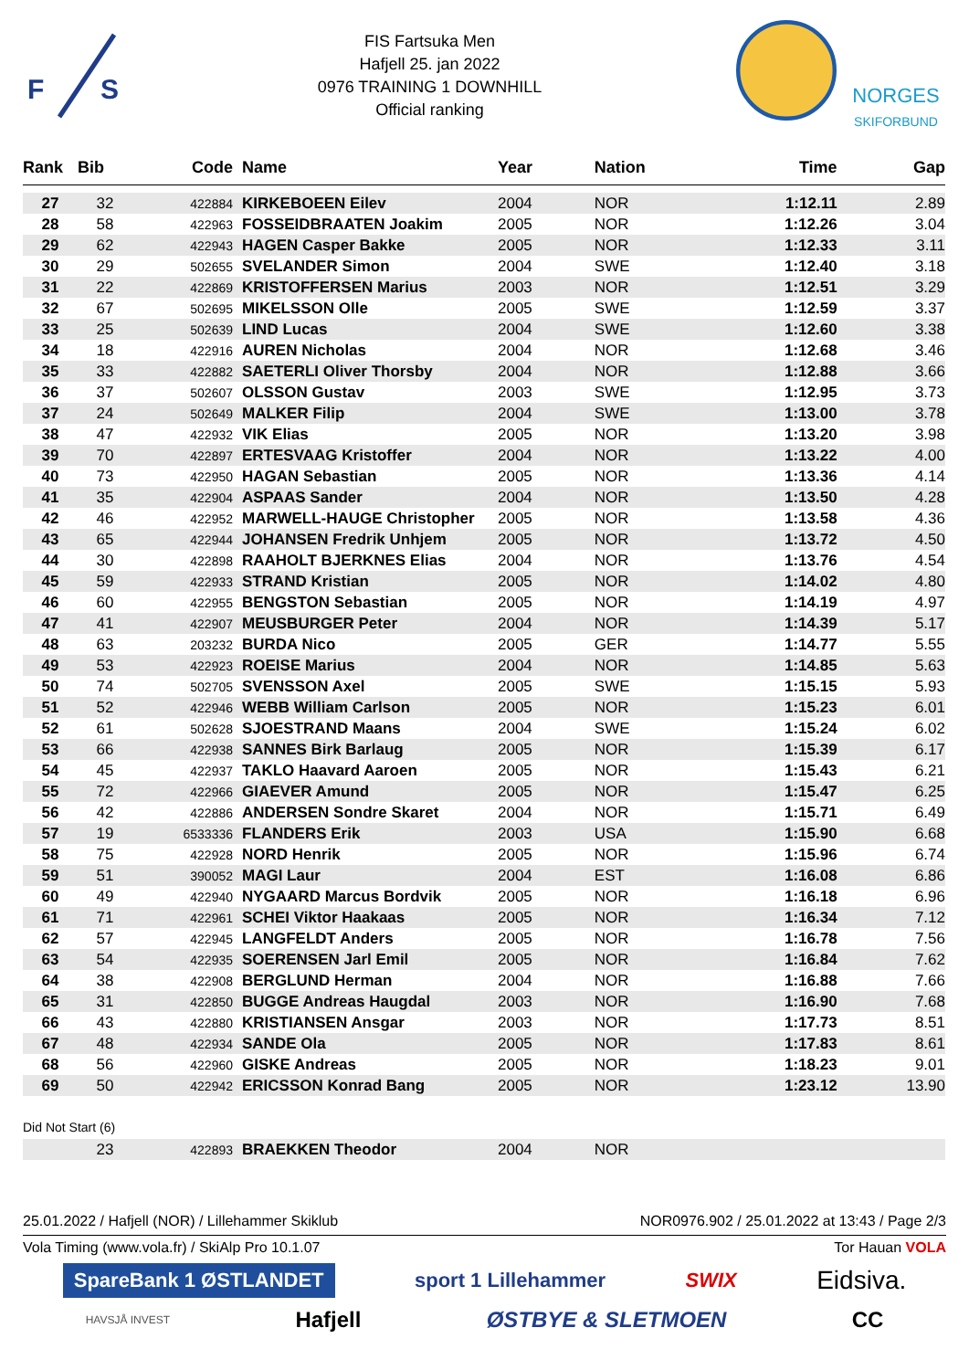F
S
FIS Fartsuka Men
Hafjell 25. jan 2022
0976 TRAINING 1 DOWNHILL
Official ranking
NORGES
SKIFORBUND
| Rank | Bib | Code | Name | Year | Nation | Time | Gap |
| --- | --- | --- | --- | --- | --- | --- | --- |
| 27 | 32 | 422884 | KIRKEBOEEN Eilev | 2004 | NOR | 1:12.11 | 2.89 |
| 28 | 58 | 422963 | FOSSEIDBRAATEN Joakim | 2005 | NOR | 1:12.26 | 3.04 |
| 29 | 62 | 422943 | HAGEN Casper Bakke | 2005 | NOR | 1:12.33 | 3.11 |
| 30 | 29 | 502655 | SVELANDER Simon | 2004 | SWE | 1:12.40 | 3.18 |
| 31 | 22 | 422869 | KRISTOFFERSEN Marius | 2003 | NOR | 1:12.51 | 3.29 |
| 32 | 67 | 502695 | MIKELSSON Olle | 2005 | SWE | 1:12.59 | 3.37 |
| 33 | 25 | 502639 | LIND Lucas | 2004 | SWE | 1:12.60 | 3.38 |
| 34 | 18 | 422916 | AUREN Nicholas | 2004 | NOR | 1:12.68 | 3.46 |
| 35 | 33 | 422882 | SAETERLI Oliver Thorsby | 2004 | NOR | 1:12.88 | 3.66 |
| 36 | 37 | 502607 | OLSSON Gustav | 2003 | SWE | 1:12.95 | 3.73 |
| 37 | 24 | 502649 | MALKER Filip | 2004 | SWE | 1:13.00 | 3.78 |
| 38 | 47 | 422932 | VIK Elias | 2005 | NOR | 1:13.20 | 3.98 |
| 39 | 70 | 422897 | ERTESVAAG Kristoffer | 2004 | NOR | 1:13.22 | 4.00 |
| 40 | 73 | 422950 | HAGAN Sebastian | 2005 | NOR | 1:13.36 | 4.14 |
| 41 | 35 | 422904 | ASPAAS Sander | 2004 | NOR | 1:13.50 | 4.28 |
| 42 | 46 | 422952 | MARWELL-HAUGE Christopher | 2005 | NOR | 1:13.58 | 4.36 |
| 43 | 65 | 422944 | JOHANSEN Fredrik Unhjem | 2005 | NOR | 1:13.72 | 4.50 |
| 44 | 30 | 422898 | RAAHOLT BJERKNES Elias | 2004 | NOR | 1:13.76 | 4.54 |
| 45 | 59 | 422933 | STRAND Kristian | 2005 | NOR | 1:14.02 | 4.80 |
| 46 | 60 | 422955 | BENGSTON Sebastian | 2005 | NOR | 1:14.19 | 4.97 |
| 47 | 41 | 422907 | MEUSBURGER Peter | 2004 | NOR | 1:14.39 | 5.17 |
| 48 | 63 | 203232 | BURDA Nico | 2005 | GER | 1:14.77 | 5.55 |
| 49 | 53 | 422923 | ROEISE Marius | 2004 | NOR | 1:14.85 | 5.63 |
| 50 | 74 | 502705 | SVENSSON Axel | 2005 | SWE | 1:15.15 | 5.93 |
| 51 | 52 | 422946 | WEBB William Carlson | 2005 | NOR | 1:15.23 | 6.01 |
| 52 | 61 | 502628 | SJOESTRAND Maans | 2004 | SWE | 1:15.24 | 6.02 |
| 53 | 66 | 422938 | SANNES Birk Barlaug | 2005 | NOR | 1:15.39 | 6.17 |
| 54 | 45 | 422937 | TAKLO Haavard Aaroen | 2005 | NOR | 1:15.43 | 6.21 |
| 55 | 72 | 422966 | GIAEVER Amund | 2005 | NOR | 1:15.47 | 6.25 |
| 56 | 42 | 422886 | ANDERSEN Sondre Skaret | 2004 | NOR | 1:15.71 | 6.49 |
| 57 | 19 | 6533336 | FLANDERS Erik | 2003 | USA | 1:15.90 | 6.68 |
| 58 | 75 | 422928 | NORD Henrik | 2005 | NOR | 1:15.96 | 6.74 |
| 59 | 51 | 390052 | MAGI Laur | 2004 | EST | 1:16.08 | 6.86 |
| 60 | 49 | 422940 | NYGAARD Marcus Bordvik | 2005 | NOR | 1:16.18 | 6.96 |
| 61 | 71 | 422961 | SCHEI Viktor Haakaas | 2005 | NOR | 1:16.34 | 7.12 |
| 62 | 57 | 422945 | LANGFELDT Anders | 2005 | NOR | 1:16.78 | 7.56 |
| 63 | 54 | 422935 | SOERENSEN Jarl Emil | 2005 | NOR | 1:16.84 | 7.62 |
| 64 | 38 | 422908 | BERGLUND Herman | 2004 | NOR | 1:16.88 | 7.66 |
| 65 | 31 | 422850 | BUGGE Andreas Haugdal | 2003 | NOR | 1:16.90 | 7.68 |
| 66 | 43 | 422880 | KRISTIANSEN Ansgar | 2003 | NOR | 1:17.73 | 8.51 |
| 67 | 48 | 422934 | SANDE Ola | 2005 | NOR | 1:17.83 | 8.61 |
| 68 | 56 | 422960 | GISKE Andreas | 2005 | NOR | 1:18.23 | 9.01 |
| 69 | 50 | 422942 | ERICSSON Konrad Bang | 2005 | NOR | 1:23.12 | 13.90 |
| Did Not Start (6) | | | | | | | |
| | 23 | 422893 | BRAEKKEN Theodor | 2004 | NOR | | |
25.01.2022 / Hafjell (NOR) / Lillehammer Skiklub NOR0976.902 / 25.01.2022 at 13:43 / Page 2/3
Vola Timing (www.vola.fr) / SkiAlp Pro 10.1.07 Tor Hauan VOLA
SpareBank 1 ØSTLANDET sport 1 Lillehammer SWIX Eidsiva.
HAVSJÅ INVEST Hafjell ØSTBYE & SLETMOEN CC